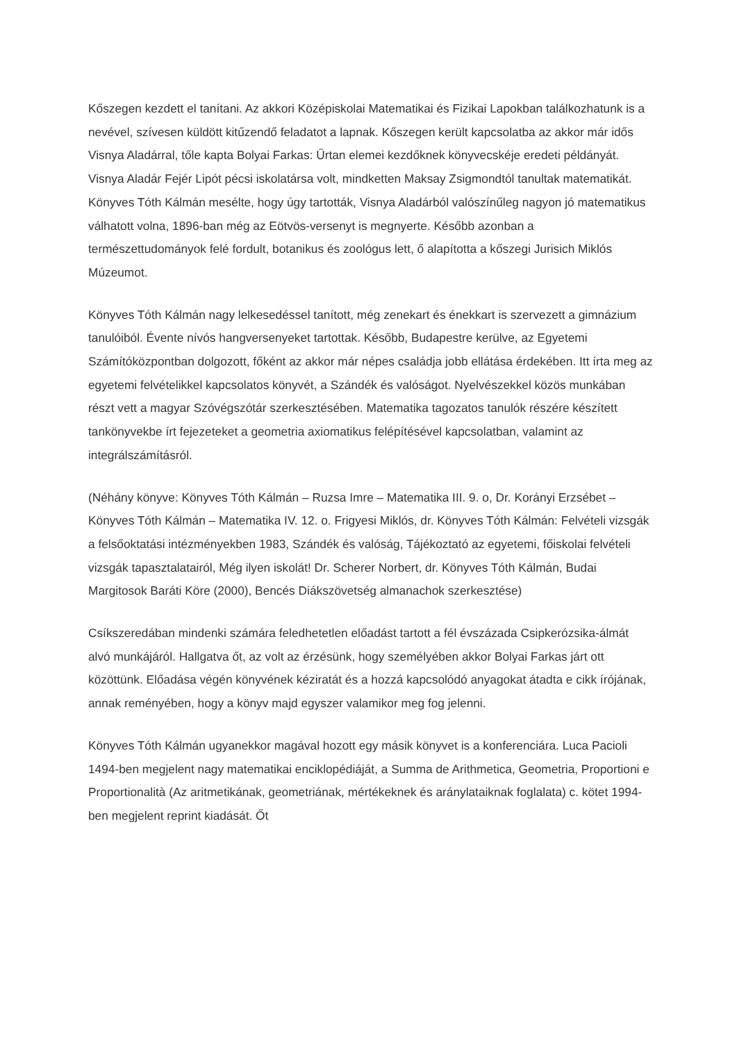Kőszegen kezdett el tanítani. Az akkori Középiskolai Matematikai és Fizikai Lapokban találkozhatunk is a nevével, szívesen küldött kitűzendő feladatot a lapnak. Kőszegen került kapcsolatba az akkor már idős Visnya Aladárral, tőle kapta Bolyai Farkas: Űrtan elemei kezdőknek könyvecskéje eredeti példányát. Visnya Aladár Fejér Lipót pécsi iskolatársa volt, mindketten Maksay Zsigmondtól tanultak matematikát. Könyves Tóth Kálmán mesélte, hogy úgy tartották, Visnya Aladárból valószínűleg nagyon jó matematikus válhatott volna, 1896-ban még az Eötvös-versenyt is megnyerte. Később azonban a természettudományok felé fordult, botanikus és zoológus lett, ő alapította a kőszegi Jurisich Miklós Múzeumot.
Könyves Tóth Kálmán nagy lelkesedéssel tanított, még zenekart és énekkart is szervezett a gimnázium tanulóiból. Évente nívós hangversenyeket tartottak. Később, Budapestre kerülve, az Egyetemi Számítóközpontban dolgozott, főként az akkor már népes családja jobb ellátása érdekében. Itt írta meg az egyetemi felvételikkel kapcsolatos könyvét, a Szándék és valóságot. Nyelvészekkel közös munkában részt vett a magyar Szóvégszótár szerkesztésében. Matematika tagozatos tanulók részére készített tankönyvekbe írt fejezeteket a geometria axiomatikus felépítésével kapcsolatban, valamint az integrálszámításról.
(Néhány könyve: Könyves Tóth Kálmán – Ruzsa Imre – Matematika III. 9. o, Dr. Korányi Erzsébet – Könyves Tóth Kálmán – Matematika IV. 12. o. Frigyesi Miklós, dr. Könyves Tóth Kálmán: Felvételi vizsgák a felsőoktatási intézményekben 1983, Szándék és valóság, Tájékoztató az egyetemi, főiskolai felvételi vizsgák tapasztalatairól, Még ilyen iskolát! Dr. Scherer Norbert, dr. Könyves Tóth Kálmán, Budai Margitosok Baráti Köre (2000), Bencés Diákszövetség almanachok szerkesztése)
Csíkszeredában mindenki számára feledhetetlen előadást tartott a fél évszázada Csipkerózsika-álmát alvó munkájáról. Hallgatva őt, az volt az érzésünk, hogy személyében akkor Bolyai Farkas járt ott közöttünk. Előadása végén könyvének kéziratát és a hozzá kapcsolódó anyagokat átadta e cikk írójának, annak reményében, hogy a könyv majd egyszer valamikor meg fog jelenni.
Könyves Tóth Kálmán ugyanekkor magával hozott egy másik könyvet is a konferenciára. Luca Pacioli 1494-ben megjelent nagy matematikai enciklopédiáját, a Summa de Arithmetica, Geometria, Proportioni e Proportionalità (Az aritmetikának, geometriának, mértékeknek és aránylataiknak foglalata) c. kötet 1994-ben megjelent reprint kiadását. Őt